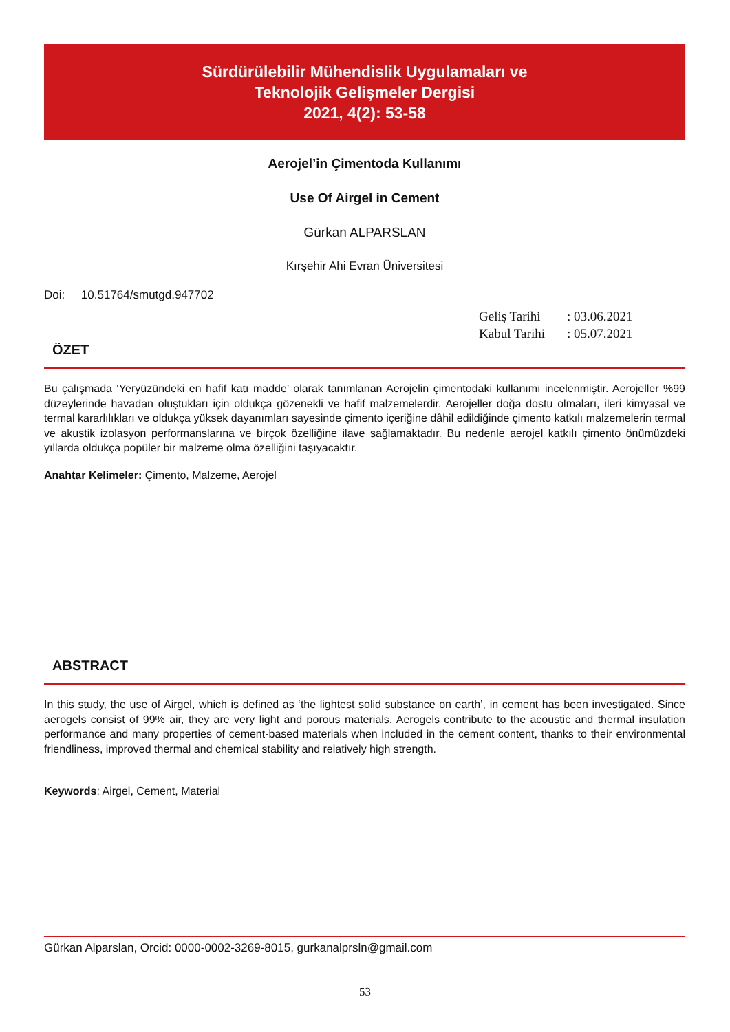Sürdürülebilir Mühendislik Uygulamaları ve
Teknolojik Gelişmeler Dergisi
2021, 4(2): 53-58
Aerojel’in Çimentoda Kullanımı
Use Of Airgel in Cement
Gürkan ALPARSLAN
Kırşehir Ahi Evran Üniversitesi
Doi: 10.51764/smutgd.947702
Geliş Tarihi: 03.06.2021
Kabul Tarihi: 05.07.2021
ÖZET
Bu çalışmada ‘Yeryüzündeki en hafif katı madde’ olarak tanımlanan Aerojelin çimentodaki kullanımı incelenmiştir. Aerojeller %99 düzeylerinde havadan oluştukları için oldukça gözenekli ve hafif malzemelerdir. Aerojeller doğa dostu olmaları, ileri kimyasal ve termal kararlılıkları ve oldukça yüksek dayanımları sayesinde çimento içeriğine dâhil edildiğinde çimento katkılı malzemelerin termal ve akustik izolasyon performanslarına ve birçok özelliğine ilave sağlamaktadır. Bu nedenle aerojel katkılı çimento önümüzdeki yıllarda oldukça popüler bir malzeme olma özelliğini taşıyacaktır.
Anahtar Kelimeler: Çimento, Malzeme, Aerojel
ABSTRACT
In this study, the use of Airgel, which is defined as ‘the lightest solid substance on earth’, in cement has been investigated. Since aerogels consist of 99% air, they are very light and porous materials. Aerogels contribute to the acoustic and thermal insulation performance and many properties of cement-based materials when included in the cement content, thanks to their environmental friendliness, improved thermal and chemical stability and relatively high strength.
Keywords: Airgel, Cement, Material
Gürkan Alparslan, Orcid: 0000-0002-3269-8015, gurkanalprsln@gmail.com
53